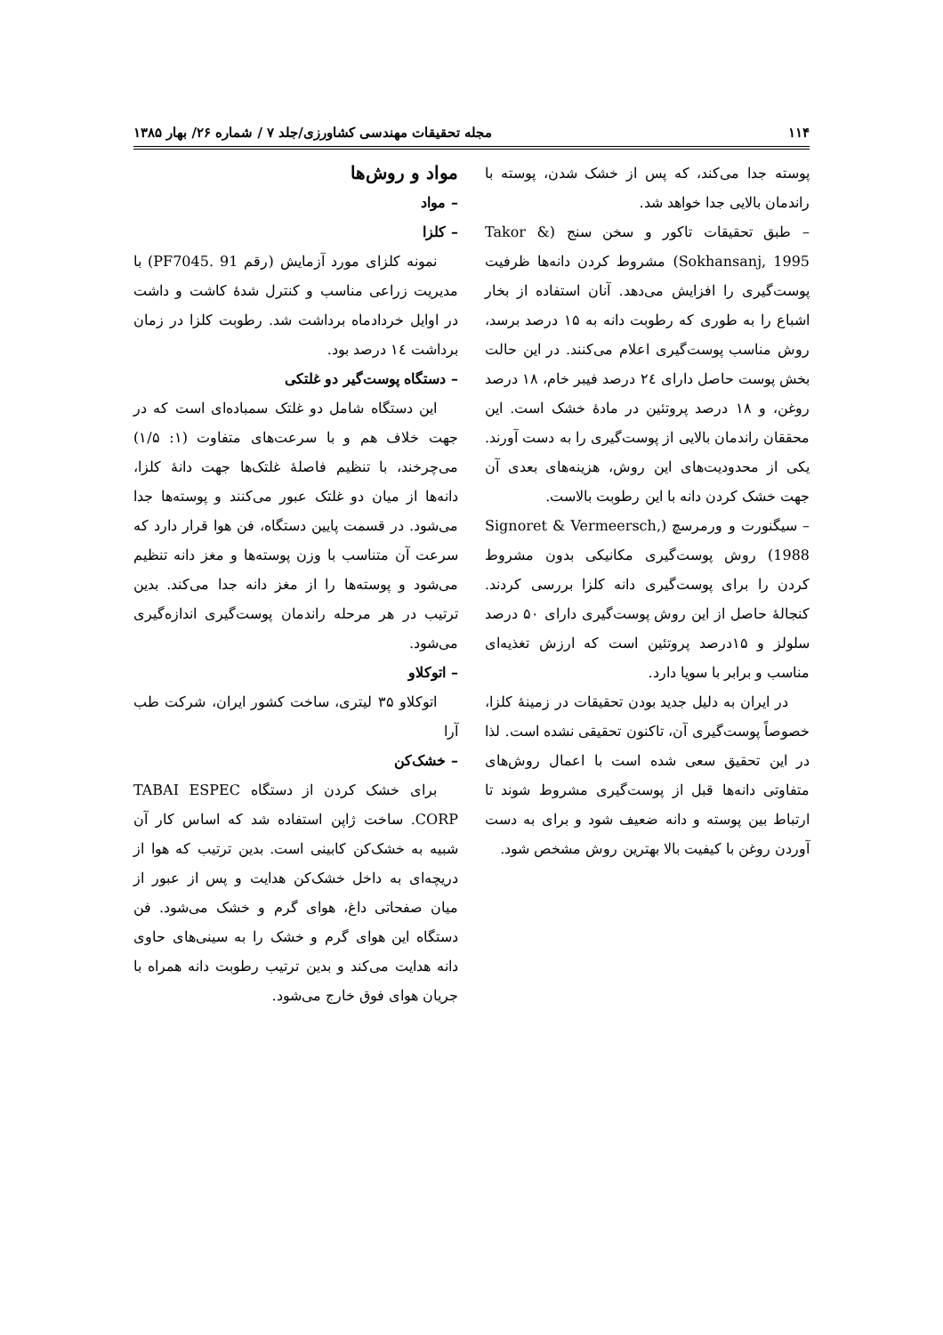۱۱۴ مجله تحقیقات مهندسی کشاورزی/جلد ۷ / شماره ۲۶/ بهار ۱۳۸۵
پوسته جدا می‌کند، که پس از خشک شدن، پوسته با راندمان بالایی جدا خواهد شد.
– طبق تحقیقات تاکور و سخن سنج (Takor & Sokhansanj, 1995) مشروط کردن دانه‌ها ظرفیت پوست‌گیری را افزایش می‌دهد. آنان استفاده از بخار اشباع را به طوری که رطوبت دانه به ۱۵ درصد برسد، روش مناسب پوست‌گیری اعلام می‌کنند. در این حالت بخش پوست حاصل دارای ۲٤ درصد فیبر خام، ۱۸ درصد روغن، و ۱۸ درصد پروتئین در مادهٔ خشک است. این محققان راندمان بالایی از پوست‌گیری را به دست آورند. یکی از محدودیت‌های این روش، هزینه‌های بعدی آن جهت خشک کردن دانه با این رطوبت بالاست.
– سیگنورت و ورمرسچ (Signoret & Vermeersch, 1988) روش پوست‌گیری مکانیکی بدون مشروط کردن را برای پوست‌گیری دانه کلزا بررسی کردند. کنجالهٔ حاصل از این روش پوست‌گیری دارای ۵۰ درصد سلولز و ۱۵درصد پروتئین است که ارزش تغذیه‌ای مناسب و برابر با سویا دارد.
در ایران به دلیل جدید بودن تحقیقات در زمینهٔ کلزا، خصوصاً پوست‌گیری آن، تاکنون تحقیقی نشده است. لذا در این تحقیق سعی شده است با اعمال روش‌های متفاوتی دانه‌ها قبل از پوست‌گیری مشروط شوند تا ارتباط بین پوسته و دانه ضعیف شود و برای به دست آوردن روغن با کیفیت بالا بهترین روش مشخص شود.
مواد و روش‌ها
– مواد
– کلزا
نمونه کلزای مورد آزمایش (رقم PF7045. 91) با مدیریت زراعی مناسب و کنترل شدهٔ کاشت و داشت در اوایل خردادماه برداشت شد. رطوبت کلزا در زمان برداشت ١٤ درصد بود.
– دستگاه پوست‌گیر دو غلتکی
این دستگاه شامل دو غلتک سمباده‌ای است که در جهت خلاف هم و با سرعت‌های متفاوت (۱: ۱/۵) می‌چرخند، با تنظیم فاصلهٔ غلتک‌ها جهت دانهٔ کلزا، دانه‌ها از میان دو غلتک عبور می‌کنند و پوسته‌ها جدا می‌شود. در قسمت پایین دستگاه، فن هوا قرار دارد که سرعت آن متناسب با وزن پوسته‌ها و مغز دانه تنظیم می‌شود و پوسته‌ها را از مغز دانه جدا می‌کند. بدین ترتیب در هر مرحله راندمان پوست‌گیری اندازه‌گیری می‌شود.
– اتوکلاو
اتوکلاو ۳۵ لیتری، ساخت کشور ایران، شرکت طب آرا
– خشک‌کن
برای خشک کردن از دستگاه TABAI ESPEC CORP. ساخت ژاپن استفاده شد که اساس کار آن شبیه به خشک‌کن کابینی است. بدین ترتیب که هوا از دریچه‌ای به داخل خشک‌کن هدایت و پس از عبور از میان صفحاتی داغ، هوای گرم و خشک می‌شود. فن دستگاه این هوای گرم و خشک را به سینی‌های حاوی دانه هدایت می‌کند و بدین ترتیب رطوبت دانه همراه با جریان هوای فوق خارج می‌شود.